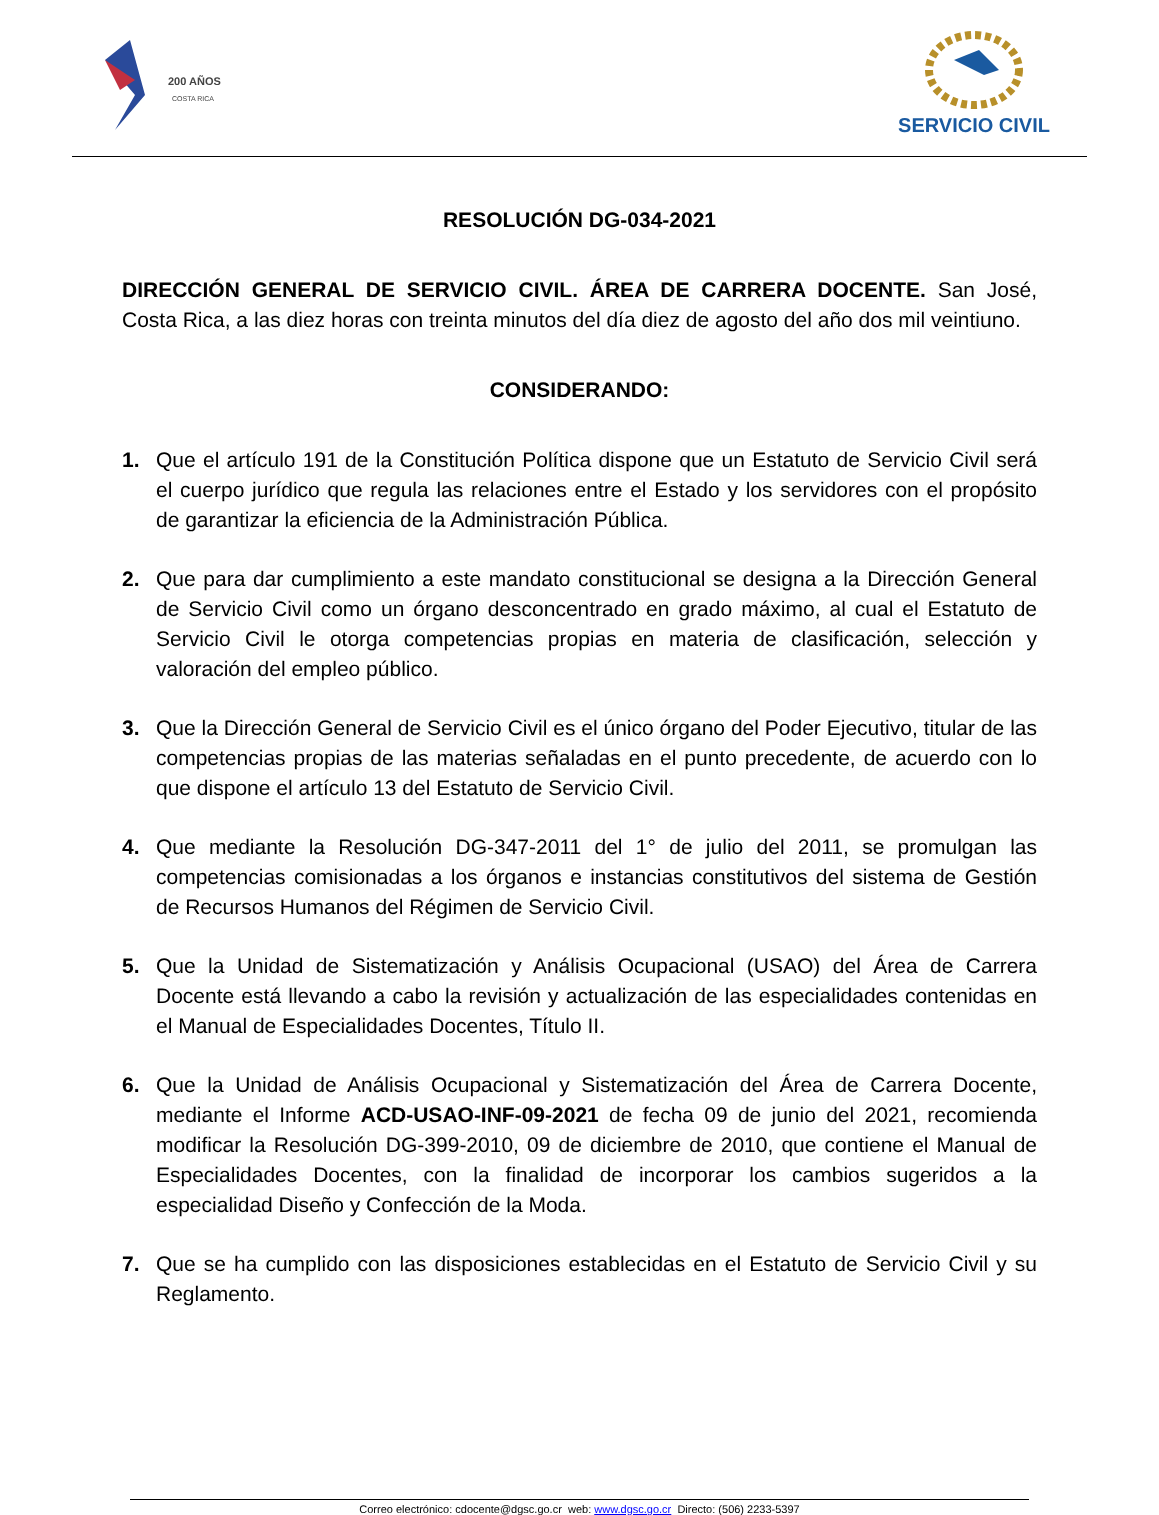200 AÑOS
COSTA RICA
SERVICIO CIVIL
RESOLUCIÓN DG-034-2021
DIRECCIÓN GENERAL DE SERVICIO CIVIL. ÁREA DE CARRERA DOCENTE. San José, Costa Rica, a las diez horas con treinta minutos del día diez de agosto del año dos mil veintiuno.
CONSIDERANDO:
1. Que el artículo 191 de la Constitución Política dispone que un Estatuto de Servicio Civil será el cuerpo jurídico que regula las relaciones entre el Estado y los servidores con el propósito de garantizar la eficiencia de la Administración Pública.
2. Que para dar cumplimiento a este mandato constitucional se designa a la Dirección General de Servicio Civil como un órgano desconcentrado en grado máximo, al cual el Estatuto de Servicio Civil le otorga competencias propias en materia de clasificación, selección y valoración del empleo público.
3. Que la Dirección General de Servicio Civil es el único órgano del Poder Ejecutivo, titular de las competencias propias de las materias señaladas en el punto precedente, de acuerdo con lo que dispone el artículo 13 del Estatuto de Servicio Civil.
4. Que mediante la Resolución DG-347-2011 del 1° de julio del 2011, se promulgan las competencias comisionadas a los órganos e instancias constitutivos del sistema de Gestión de Recursos Humanos del Régimen de Servicio Civil.
5. Que la Unidad de Sistematización y Análisis Ocupacional (USAO) del Área de Carrera Docente está llevando a cabo la revisión y actualización de las especialidades contenidas en el Manual de Especialidades Docentes, Título II.
6. Que la Unidad de Análisis Ocupacional y Sistematización del Área de Carrera Docente, mediante el Informe ACD-USAO-INF-09-2021 de fecha 09 de junio del 2021, recomienda modificar la Resolución DG-399-2010, 09 de diciembre de 2010, que contiene el Manual de Especialidades Docentes, con la finalidad de incorporar los cambios sugeridos a la especialidad Diseño y Confección de la Moda.
7. Que se ha cumplido con las disposiciones establecidas en el Estatuto de Servicio Civil y su Reglamento.
Correo electrónico: cdocente@dgsc.go.cr web: www.dgsc.go.cr Directo: (506) 2233-5397